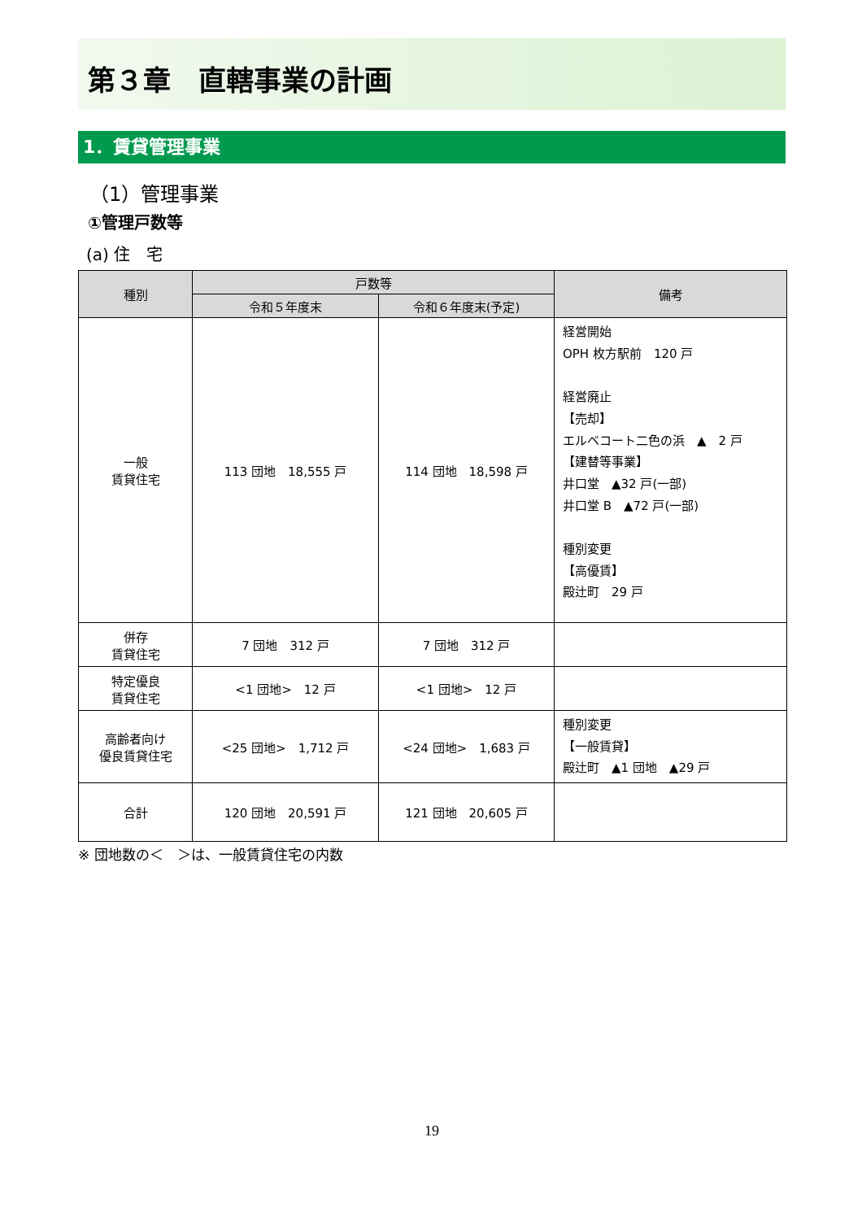第３章　直轄事業の計画
1．賃貸管理事業
（1）管理事業
①管理戸数等
(a) 住　宅
| 種別 | 戸数等 | | 備考 |
| --- | --- | --- | --- |
| | 令和５年度末 | 令和６年度末(予定) | |
| 一般 賃貸住宅 | 113 団地 18,555 戸 | 114 団地 18,598 戸 | 経営開始 OPH 枚方駅前 120 戸 経営廃止 【売却】 エルベコート二色の浜 ▲ 2 戸 【建替等事業】 井口堂 ▲32 戸(一部) 井口堂 B ▲72 戸(一部) 種別変更 【高優賃】 殿辻町 29 戸 |
| 併存 賃貸住宅 | 7 団地 312 戸 | 7 団地 312 戸 | |
| 特定優良 賃貸住宅 | <1 団地> 12 戸 | <1 団地> 12 戸 | |
| 高齢者向け 優良賃貸住宅 | <25 団地> 1,712 戸 | <24 団地> 1,683 戸 | 種別変更 【一般賃貸】 殿辻町 ▲1 団地 ▲29 戸 |
| 合計 | 120 団地 20,591 戸 | 121 団地 20,605 戸 | |
※ 団地数の＜　＞は、一般賃貸住宅の内数
19